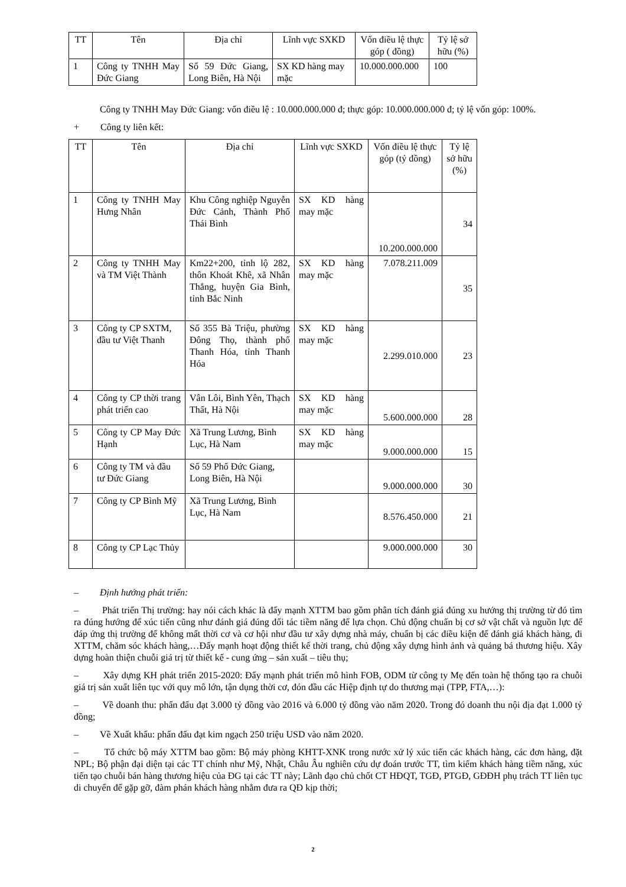| TT | Tên | Địa chỉ | Lĩnh vực SXKD | Vốn điều lệ thực góp ( đồng) | Tỷ lệ sở hữu (%) |
| --- | --- | --- | --- | --- | --- |
| 1 | Công ty TNHH May Đức Giang | Số 59 Đức Giang, Long Biên, Hà Nội | SX KD hàng may mặc | 10.000.000.000 | 100 |
Công ty TNHH May Đức Giang: vốn điều lệ : 10.000.000.000 đ; thực góp: 10.000.000.000 đ; tỷ lệ vốn góp: 100%.
+ Công ty liên kết:
| TT | Tên | Địa chỉ | Lĩnh vực SXKD | Vốn điều lệ thực góp (tỷ đồng) | Tỷ lệ sở hữu (%) |
| --- | --- | --- | --- | --- | --- |
| 1 | Công ty TNHH May Hưng Nhân | Khu Công nghiệp Nguyễn Đức Cảnh, Thành Phố Thái Bình | SX KD hàng may mặc | 10.200.000.000 | 34 |
| 2 | Công ty TNHH May và TM Việt Thành | Km22+200, tỉnh lộ 282, thôn Khoát Khê, xã Nhân Thắng, huyện Gia Bình, tỉnh Bắc Ninh | SX KD hàng may mặc | 7.078.211.009 | 35 |
| 3 | Công ty CP SXTM, đầu tư Việt Thanh | Số 355 Bà Triệu, phường Đông Thọ, thành phố Thanh Hóa, tỉnh Thanh Hóa | SX KD hàng may mặc | 2.299.010.000 | 23 |
| 4 | Công ty CP thời trang phát triển cao | Vân Lôi, Bình Yên, Thạch Thất, Hà Nội | SX KD hàng may mặc | 5.600.000.000 | 28 |
| 5 | Công ty CP May Đức Hạnh | Xã Trung Lương, Bình Lục, Hà Nam | SX KD hàng may mặc | 9.000.000.000 | 15 |
| 6 | Công ty TM và đầu tư Đức Giang | Số 59 Phố Đức Giang, Long Biên, Hà Nội | | 9.000.000.000 | 30 |
| 7 | Công ty CP Bình Mỹ | Xã Trung Lương, Bình Lục, Hà Nam | | 8.576.450.000 | 21 |
| 8 | Công ty CP Lạc Thủy | | | 9.000.000.000 | 30 |
– Định hướng phát triển:
– Phát triển Thị trường: hay nói cách khác là đẩy mạnh XTTM bao gồm phân tích đánh giá đúng xu hướng thị trường từ đó tìm ra đúng hướng để xúc tiến cũng như đánh giá đúng đối tác tiềm năng để lựa chọn. Chủ động chuẩn bị cơ sở vật chất và nguồn lực để đáp ứng thị trường để không mất thời cơ và cơ hội như đầu tư xây dựng nhà máy, chuẩn bị các điều kiện để đánh giá khách hàng, đi XTTM, chăm sóc khách hàng,…Đẩy mạnh hoạt động thiết kế thời trang, chủ động xây dựng hình ảnh và quảng bá thương hiệu. Xây dựng hoàn thiện chuỗi giá trị từ thiết kế - cung ứng – sản xuất – tiêu thụ;
– Xây dựng KH phát triển 2015-2020: Đẩy mạnh phát triển mô hình FOB, ODM từ công ty Mẹ đến toàn hệ thống tạo ra chuỗi giá trị sản xuất liên tục với quy mô lớn, tận dụng thời cơ, đón đầu các Hiệp định tự do thương mại (TPP, FTA,…):
– Về doanh thu: phấn đấu đạt 3.000 tỷ đồng vào 2016 và 6.000 tỷ đồng vào năm 2020. Trong đó doanh thu nội địa đạt 1.000 tỷ đồng;
– Về Xuất khẩu: phấn đấu đạt kim ngạch 250 triệu USD vào năm 2020.
– Tổ chức bộ máy XTTM bao gồm: Bộ máy phòng KHTT-XNK trong nước xử lý xúc tiến các khách hàng, các đơn hàng, đặt NPL; Bộ phận đại diện tại các TT chính như Mỹ, Nhật, Châu Âu nghiên cứu dự đoán trước TT, tìm kiếm khách hàng tiềm năng, xúc tiến tạo chuỗi bán hàng thương hiệu của ĐG tại các TT này; Lãnh đạo chủ chốt CT HĐQT, TGĐ, PTGĐ, GĐĐH phụ trách TT liên tục di chuyển để gặp gỡ, đàm phán khách hàng nhằm đưa ra QĐ kịp thời;
2